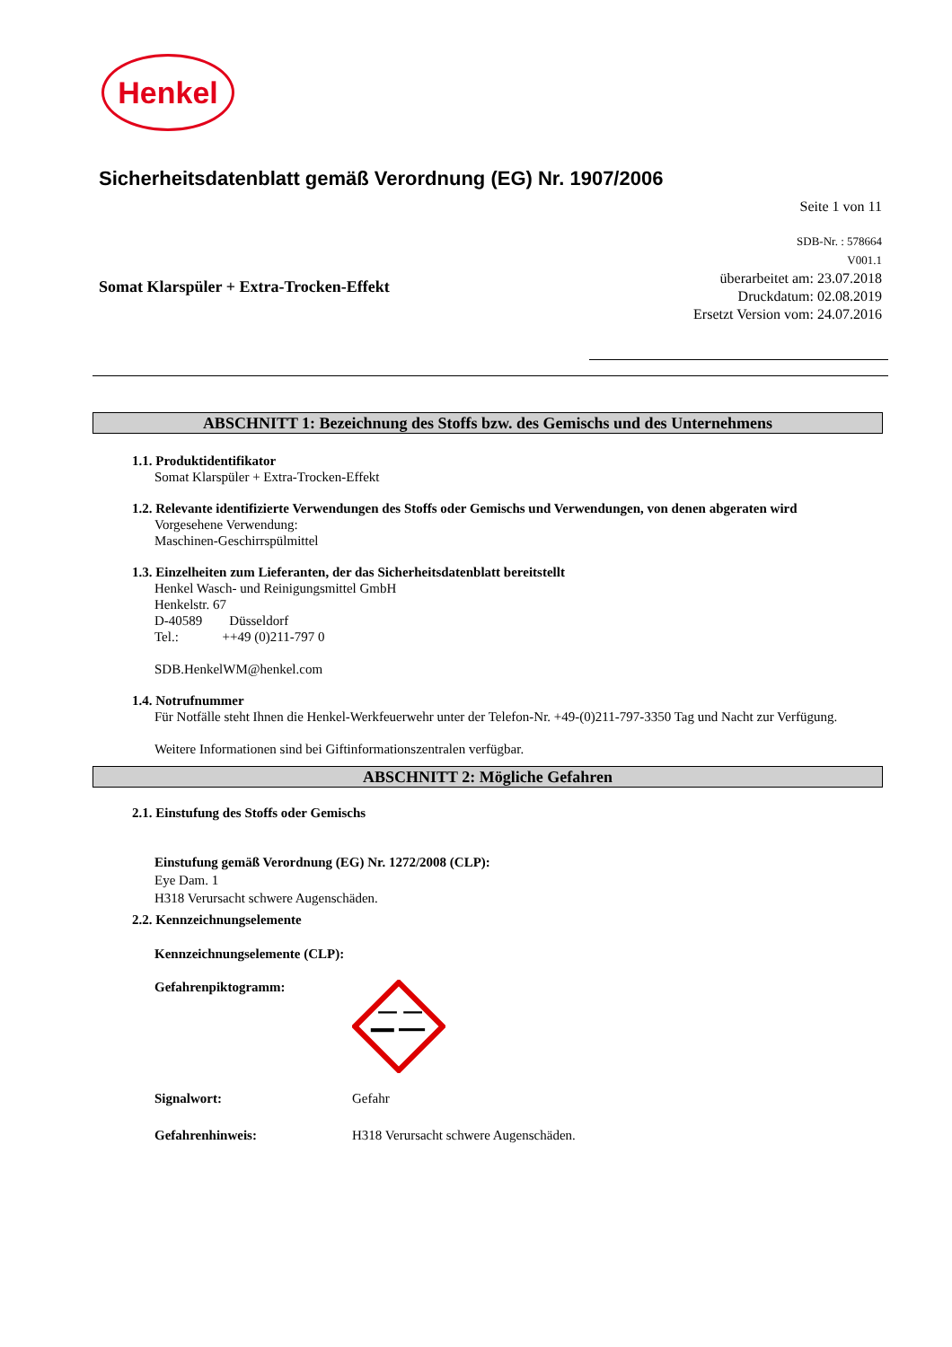Henkel
Sicherheitsdatenblatt gemäß Verordnung (EG) Nr. 1907/2006
Seite 1 von 11
SDB-Nr. : 578664
V001.1
überarbeitet am: 23.07.2018
Druckdatum: 02.08.2019
Ersetzt Version vom: 24.07.2016
Somat Klarspüler + Extra-Trocken-Effekt
ABSCHNITT 1: Bezeichnung des Stoffs bzw. des Gemischs und des Unternehmens
1.1. Produktidentifikator
Somat Klarspüler + Extra-Trocken-Effekt
1.2. Relevante identifizierte Verwendungen des Stoffs oder Gemischs und Verwendungen, von denen abgeraten wird
Vorgesehene Verwendung:
Maschinen-Geschirrspülmittel
1.3. Einzelheiten zum Lieferanten, der das Sicherheitsdatenblatt bereitstellt
Henkel Wasch- und Reinigungsmittel GmbH
Henkelstr. 67
D-40589 Düsseldorf
Tel.: ++49 (0)211-797 0
SDB.HenkelWM@henkel.com
1.4. Notrufnummer
Für Notfälle steht Ihnen die Henkel-Werkfeuerwehr unter der Telefon-Nr. +49-(0)211-797-3350 Tag und Nacht zur Verfügung.
Weitere Informationen sind bei Giftinformationszentralen verfügbar.
ABSCHNITT 2: Mögliche Gefahren
2.1. Einstufung des Stoffs oder Gemischs
Einstufung gemäß Verordnung (EG) Nr. 1272/2008 (CLP):
Eye Dam. 1
H318 Verursacht schwere Augenschäden.
2.2. Kennzeichnungselemente
Kennzeichnungselemente (CLP):
Gefahrenpiktogramm:
Signalwort: Gefahr
Gefahrenhinweis: H318 Verursacht schwere Augenschäden.